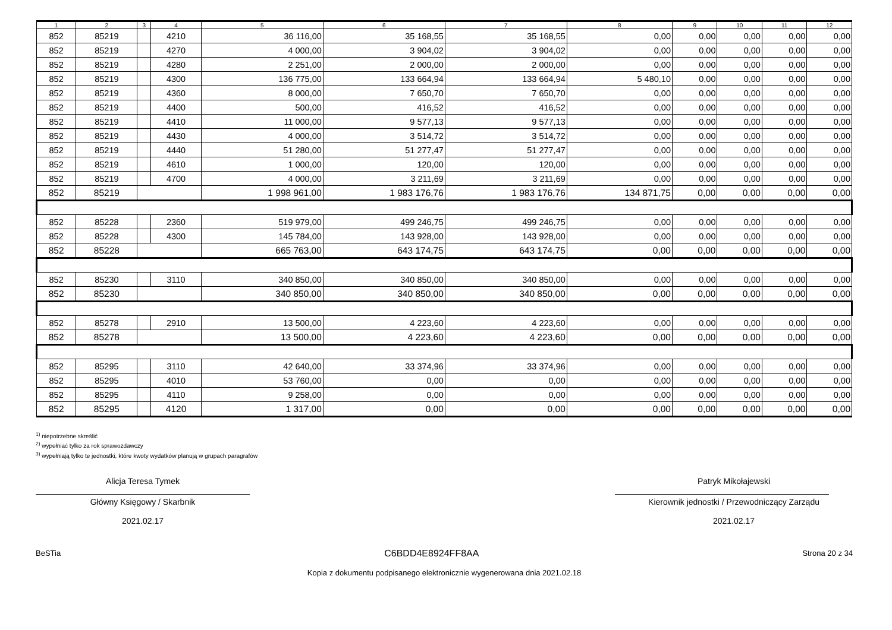| 1 | 2 | 3 | 4 | 5 | 6 | 7 | 8 | 9 | 10 | 11 | 12 |
| --- | --- | --- | --- | --- | --- | --- | --- | --- | --- | --- | --- |
| 852 | 85219 | | 4210 | 36 116,00 | 35 168,55 | 35 168,55 | 0,00 | 0,00 | 0,00 | 0,00 | 0,00 |
| 852 | 85219 | | 4270 | 4 000,00 | 3 904,02 | 3 904,02 | 0,00 | 0,00 | 0,00 | 0,00 | 0,00 |
| 852 | 85219 | | 4280 | 2 251,00 | 2 000,00 | 2 000,00 | 0,00 | 0,00 | 0,00 | 0,00 | 0,00 |
| 852 | 85219 | | 4300 | 136 775,00 | 133 664,94 | 133 664,94 | 5 480,10 | 0,00 | 0,00 | 0,00 | 0,00 |
| 852 | 85219 | | 4360 | 8 000,00 | 7 650,70 | 7 650,70 | 0,00 | 0,00 | 0,00 | 0,00 | 0,00 |
| 852 | 85219 | | 4400 | 500,00 | 416,52 | 416,52 | 0,00 | 0,00 | 0,00 | 0,00 | 0,00 |
| 852 | 85219 | | 4410 | 11 000,00 | 9 577,13 | 9 577,13 | 0,00 | 0,00 | 0,00 | 0,00 | 0,00 |
| 852 | 85219 | | 4430 | 4 000,00 | 3 514,72 | 3 514,72 | 0,00 | 0,00 | 0,00 | 0,00 | 0,00 |
| 852 | 85219 | | 4440 | 51 280,00 | 51 277,47 | 51 277,47 | 0,00 | 0,00 | 0,00 | 0,00 | 0,00 |
| 852 | 85219 | | 4610 | 1 000,00 | 120,00 | 120,00 | 0,00 | 0,00 | 0,00 | 0,00 | 0,00 |
| 852 | 85219 | | 4700 | 4 000,00 | 3 211,69 | 3 211,69 | 0,00 | 0,00 | 0,00 | 0,00 | 0,00 |
| 852 | 85219 | | | 1 998 961,00 | 1 983 176,76 | 1 983 176,76 | 134 871,75 | 0,00 | 0,00 | 0,00 | 0,00 |
| 852 | 85228 | | 2360 | 519 979,00 | 499 246,75 | 499 246,75 | 0,00 | 0,00 | 0,00 | 0,00 | 0,00 |
| 852 | 85228 | | 4300 | 145 784,00 | 143 928,00 | 143 928,00 | 0,00 | 0,00 | 0,00 | 0,00 | 0,00 |
| 852 | 85228 | | | 665 763,00 | 643 174,75 | 643 174,75 | 0,00 | 0,00 | 0,00 | 0,00 | 0,00 |
| 852 | 85230 | | 3110 | 340 850,00 | 340 850,00 | 340 850,00 | 0,00 | 0,00 | 0,00 | 0,00 | 0,00 |
| 852 | 85230 | | | 340 850,00 | 340 850,00 | 340 850,00 | 0,00 | 0,00 | 0,00 | 0,00 | 0,00 |
| 852 | 85278 | | 2910 | 13 500,00 | 4 223,60 | 4 223,60 | 0,00 | 0,00 | 0,00 | 0,00 | 0,00 |
| 852 | 85278 | | | 13 500,00 | 4 223,60 | 4 223,60 | 0,00 | 0,00 | 0,00 | 0,00 | 0,00 |
| 852 | 85295 | | 3110 | 42 640,00 | 33 374,96 | 33 374,96 | 0,00 | 0,00 | 0,00 | 0,00 | 0,00 |
| 852 | 85295 | | 4010 | 53 760,00 | 0,00 | 0,00 | 0,00 | 0,00 | 0,00 | 0,00 | 0,00 |
| 852 | 85295 | | 4110 | 9 258,00 | 0,00 | 0,00 | 0,00 | 0,00 | 0,00 | 0,00 | 0,00 |
| 852 | 85295 | | 4120 | 1 317,00 | 0,00 | 0,00 | 0,00 | 0,00 | 0,00 | 0,00 | 0,00 |
<sup>1)</sup> niepotrzebne skreślić
<sup>2)</sup> wypełniać tylko za rok sprawozdawczy
<sup>3)</sup> wypełniają tylko te jednostki, które kwoty wydatków planują w grupach paragrafów
Alicja Teresa Tymek
Główny Księgowy / Skarbnik
2021.02.17
Patryk Mikołajewski
Kierownik jednostki / Przewodniczący Zarządu
2021.02.17
BeSTia C6BDD4E8924FF8AA Strona 20 z 34
Kopia z dokumentu podpisanego elektronicznie wygenerowana dnia 2021.02.18